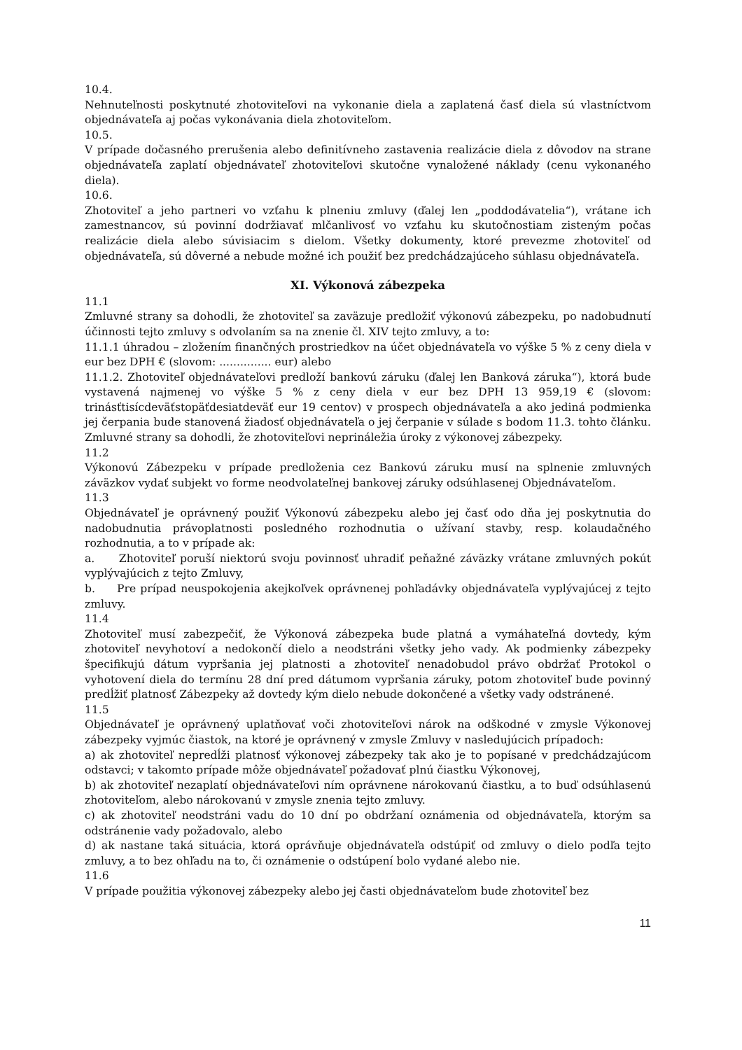10.4.
Nehnuteľnosti poskytnuté zhotoviteľovi na vykonanie diela a zaplatená časť diela sú vlastníctvom objednávateľa aj počas vykonávania diela zhotoviteľom.
10.5.
V prípade dočasného prerušenia alebo definitívneho zastavenia realizácie diela z dôvodov na strane objednávateľa zaplatí objednávateľ zhotoviteľovi skutočne vynaložené náklady (cenu vykonaného diela).
10.6.
Zhotoviteľ a jeho partneri vo vzťahu k plneniu zmluvy (ďalej len „poddodávatelia“), vrátane ich zamestnancov, sú povinní dodržiavať mlčanlivosť vo vzťahu ku skutočnostiam zisteným počas realizácie diela alebo súvisiacim s dielom. Všetky dokumenty, ktoré prevezme zhotoviteľ od objednávateľa, sú dôverné a nebude možné ich použiť bez predchádzajúceho súhlasu objednávateľa.
XI. Výkonová zábezpeka
11.1
Zmluvné strany sa dohodli, že zhotoviteľ sa zaväzuje predložiť výkonovú zábezpeku, po nadobudnutí účinnosti tejto zmluvy s odvolaním sa na znenie čl. XIV tejto zmluvy, a to:
11.1.1 úhradou – zložením finančných prostriedkov na účet objednávateľa vo výške 5 % z ceny diela v eur bez DPH € (slovom: ............... eur) alebo
11.1.2. Zhotoviteľ objednávateľovi predloží bankovú záruku (ďalej len Banková záruka“), ktorá bude vystavená najmenej vo výške 5 % z ceny diela v eur bez DPH 13 959,19 € (slovom: trinásťtisícdeväťstopäťdesiatdeväť eur 19 centov) v prospech objednávateľa a ako jediná podmienka jej čerpania bude stanovená žiadosť objednávateľa o jej čerpanie v súlade s bodom 11.3. tohto článku. Zmluvné strany sa dohodli, že zhotoviteľovi neprináležia úroky z výkonovej zábezpeky.
11.2
Výkonovú Zábezpeku v prípade predloženia cez Bankovú záruku musí na splnenie zmluvných záväzkov vydať subjekt vo forme neodvolateľnej bankovej záruky odsúhlasenej Objednávateľom.
11.3
Objednávateľ je oprávnený použiť Výkonovú zábezpeku alebo jej časť odo dňa jej poskytnutia do nadobudnutia právoplatnosti posledného rozhodnutia o užívaní stavby, resp. kolaudačného rozhodnutia, a to v prípade ak:
a. Zhotoviteľ poruší niektorú svoju povinnosť uhradiť peňažné záväzky vrátane zmluvných pokút vyplývajúcich z tejto Zmluvy,
b. Pre prípad neuspokojenia akejkoľvek oprávnenej pohľadávky objednávateľa vyplývajúcej z tejto zmluvy.
11.4
Zhotoviteľ musí zabezpečiť, že Výkonová zábezpeka bude platná a vymáhateľná dovtedy, kým zhotoviteľ nevyhotoví a nedokončí dielo a neodstráni všetky jeho vady. Ak podmienky zábezpeky špecifikujú dátum vypršania jej platnosti a zhotoviteľ nenadobudol právo obdržať Protokol o vyhotovení diela do termínu 28 dní pred dátumom vypršania záruky, potom zhotoviteľ bude povinný predĺžiť platnosť Zábezpeky až dovtedy kým dielo nebude dokončené a všetky vady odstránené.
11.5
Objednávateľ je oprávnený uplatňovať voči zhotoviteľovi nárok na odškodné v zmysle Výkonovej zábezpeky vyjmúc čiastok, na ktoré je oprávnený v zmysle Zmluvy v nasledujúcich prípadoch:
a) ak zhotoviteľ nepredĺži platnosť výkonovej zábezpeky tak ako je to popísané v predchádzajúcom odstavci; v takomto prípade môže objednávateľ požadovať plnú čiastku Výkonovej,
b) ak zhotoviteľ nezaplatí objednávateľovi ním oprávnene nárokovanú čiastku, a to buď odsúhlasenú zhotoviteľom, alebo nárokovanú v zmysle znenia tejto zmluvy.
c) ak zhotoviteľ neodstráni vadu do 10 dní po obdržaní oznámenia od objednávateľa, ktorým sa odstránenie vady požadovalo, alebo
d) ak nastane taká situácia, ktorá oprávňuje objednávateľa odstúpiť od zmluvy o dielo podľa tejto zmluvy, a to bez ohľadu na to, či oznámenie o odstúpení bolo vydané alebo nie.
11.6
V prípade použitia výkonovej zábezpeky alebo jej časti objednávateľom bude zhotoviteľ bez
11